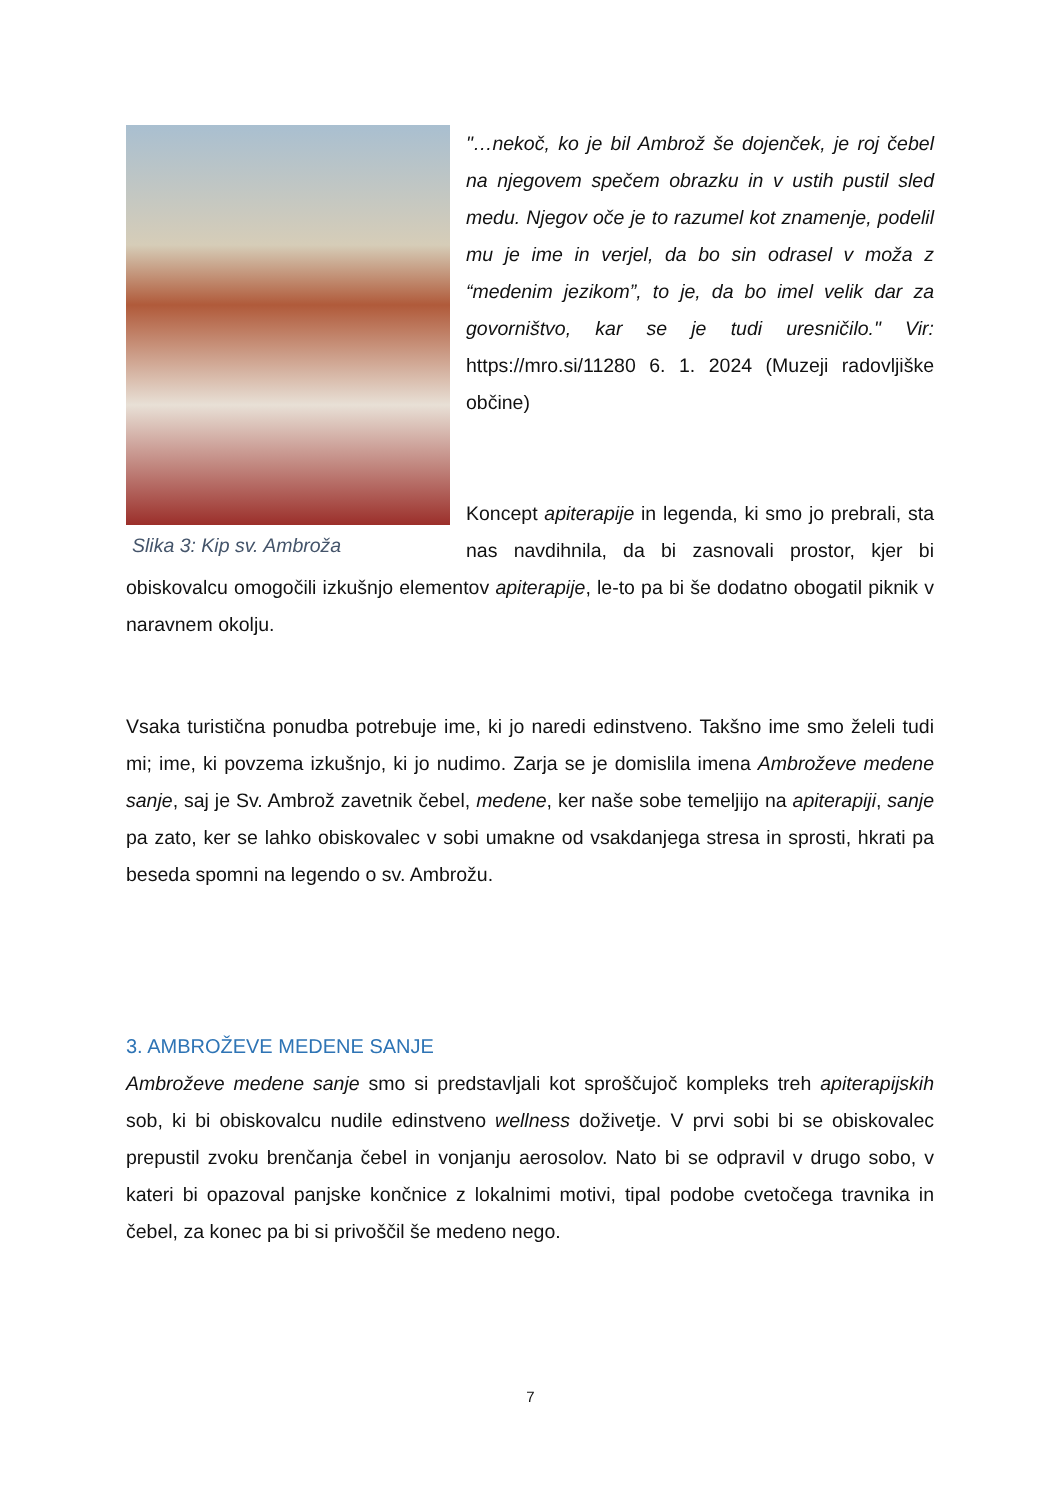Slika 3: Kip sv. Ambroža
"…nekoč, ko je bil Ambrož še dojenček, je roj čebel na njegovem spečem obrazku in v ustih pustil sled medu. Njegov oče je to razumel kot znamenje, podelil mu je ime in verjel, da bo sin odrasel v moža z “medenim jezikom”, to je, da bo imel velik dar za govorništvo, kar se je tudi uresničilo." Vir: https://mro.si/11280 6. 1. 2024 (Muzeji radovljiške občine)
Koncept apiterapije in legenda, ki smo jo prebrali, sta nas navdihnila, da bi zasnovali prostor, kjer bi obiskovalcu omogočili izkušnjo elementov apiterapije, le-to pa bi še dodatno obogatil piknik v naravnem okolju.
Vsaka turistična ponudba potrebuje ime, ki jo naredi edinstveno. Takšno ime smo želeli tudi mi; ime, ki povzema izkušnjo, ki jo nudimo. Zarja se je domislila imena Ambroževe medene sanje, saj je Sv. Ambrož zavetnik čebel, medene, ker naše sobe temeljijo na apiterapiji, sanje pa zato, ker se lahko obiskovalec v sobi umakne od vsakdanjega stresa in sprosti, hkrati pa beseda spomni na legendo o sv. Ambrožu.
3. AMBROŽEVE MEDENE SANJE
Ambroževe medene sanje smo si predstavljali kot sproščujoč kompleks treh apiterapijskih sob, ki bi obiskovalcu nudile edinstveno wellness doživetje. V prvi sobi bi se obiskovalec prepustil zvoku brenčanja čebel in vonjanju aerosolov. Nato bi se odpravil v drugo sobo, v kateri bi opazoval panjske končnice z lokalnimi motivi, tipal podobe cvetočega travnika in čebel, za konec pa bi si privoščil še medeno nego.
7